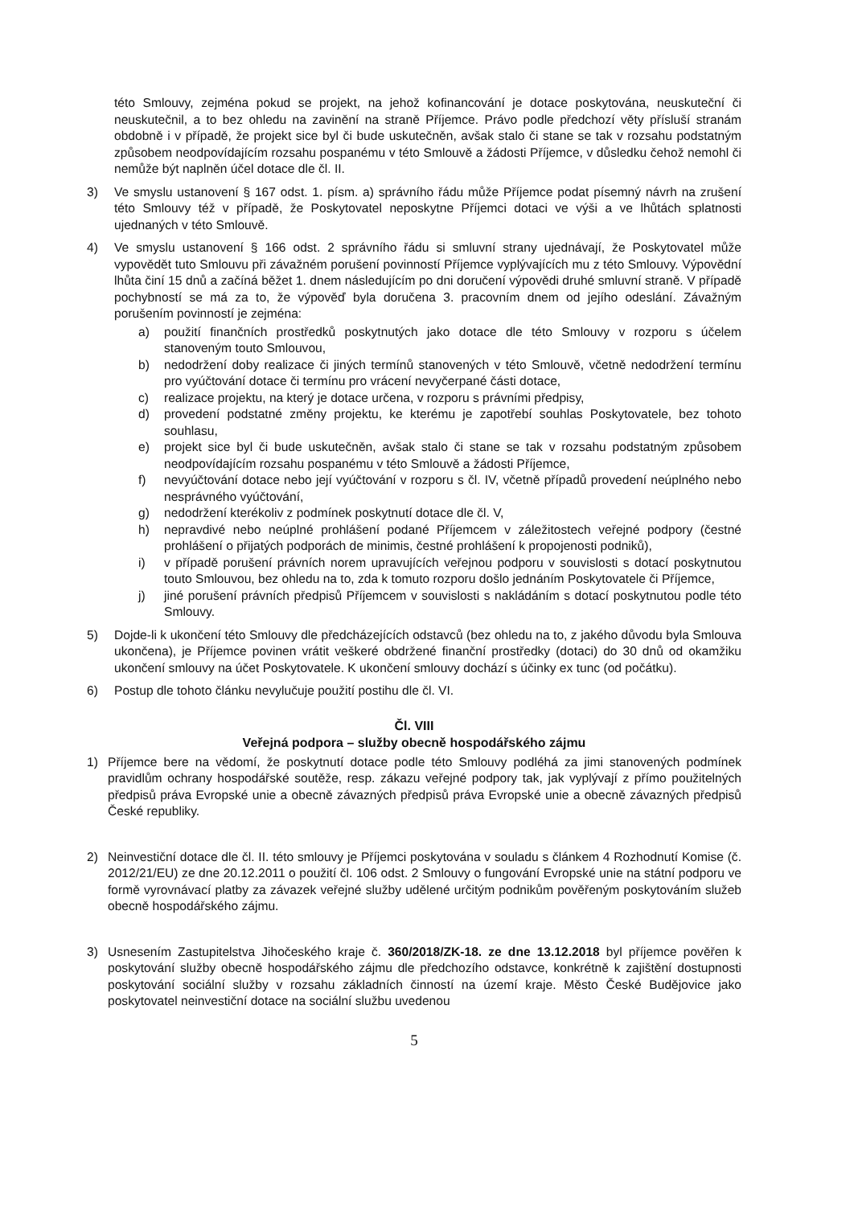této Smlouvy, zejména pokud se projekt, na jehož kofinancování je dotace poskytována, neuskuteční či neuskutečnil, a to bez ohledu na zavinění na straně Příjemce. Právo podle předchozí věty přísluší stranám obdobně i v případě, že projekt sice byl či bude uskutečněn, avšak stalo či stane se tak v rozsahu podstatným způsobem neodpovídajícím rozsahu pospanému v této Smlouvě a žádosti Příjemce, v důsledku čehož nemohl či nemůže být naplněn účel dotace dle čl. II.
3) Ve smyslu ustanovení § 167 odst. 1. písm. a) správního řádu může Příjemce podat písemný návrh na zrušení této Smlouvy též v případě, že Poskytovatel neposkytne Příjemci dotaci ve výši a ve lhůtách splatnosti ujednaných v této Smlouvě.
4) Ve smyslu ustanovení § 166 odst. 2 správního řádu si smluvní strany ujednávají, že Poskytovatel může vypovědět tuto Smlouvu při závažném porušení povinností Příjemce vyplývajících mu z této Smlouvy. Výpovědní lhůta činí 15 dnů a začíná běžet 1. dnem následujícím po dni doručení výpovědi druhé smluvní straně. V případě pochybností se má za to, že výpověď byla doručena 3. pracovním dnem od jejího odeslání. Závažným porušením povinností je zejména:
a) použití finančních prostředků poskytnutých jako dotace dle této Smlouvy v rozporu s účelem stanoveným touto Smlouvou,
b) nedodržení doby realizace či jiných termínů stanovených v této Smlouvě, včetně nedodržení termínu pro vyúčtování dotace či termínu pro vrácení nevyčerpané části dotace,
c) realizace projektu, na který je dotace určena, v rozporu s právními předpisy,
d) provedení podstatné změny projektu, ke kterému je zapotřebí souhlas Poskytovatele, bez tohoto souhlasu,
e) projekt sice byl či bude uskutečněn, avšak stalo či stane se tak v rozsahu podstatným způsobem neodpovídajícím rozsahu pospanému v této Smlouvě a žádosti Příjemce,
f) nevyúčtování dotace nebo její vyúčtování v rozporu s čl. IV, včetně případů provedení neúplného nebo nesprávného vyúčtování,
g) nedodržení kterékoliv z podmínek poskytnutí dotace dle čl. V,
h) nepravdivé nebo neúplné prohlášení podané Příjemcem v záležitostech veřejné podpory (čestné prohlášení o přijatých podporách de minimis, čestné prohlášení k propojenosti podniků),
i) v případě porušení právních norem upravujících veřejnou podporu v souvislosti s dotací poskytnutou touto Smlouvou, bez ohledu na to, zda k tomuto rozporu došlo jednáním Poskytovatele či Příjemce,
j) jiné porušení právních předpisů Příjemcem v souvislosti s nakládáním s dotací poskytnutou podle této Smlouvy.
5) Dojde-li k ukončení této Smlouvy dle předcházejících odstavců (bez ohledu na to, z jakého důvodu byla Smlouva ukončena), je Příjemce povinen vrátit veškeré obdržené finanční prostředky (dotaci) do 30 dnů od okamžiku ukončení smlouvy na účet Poskytovatele. K ukončení smlouvy dochází s účinky ex tunc (od počátku).
6) Postup dle tohoto článku nevylučuje použití postihu dle čl. VI.
Čl. VIII
Veřejná podpora – služby obecně hospodářského zájmu
1) Příjemce bere na vědomí, že poskytnutí dotace podle této Smlouvy podléhá za jimi stanovených podmínek pravidlům ochrany hospodářské soutěže, resp. zákazu veřejné podpory tak, jak vyplývají z přímo použitelných předpisů práva Evropské unie a obecně závazných předpisů práva Evropské unie a obecně závazných předpisů České republiky.
2) Neinvestiční dotace dle čl. II. této smlouvy je Příjemci poskytována v souladu s článkem 4 Rozhodnutí Komise (č. 2012/21/EU) ze dne 20.12.2011 o použití čl. 106 odst. 2 Smlouvy o fungování Evropské unie na státní podporu ve formě vyrovnávací platby za závazek veřejné služby udělené určitým podnikům pověřeným poskytováním služeb obecně hospodářského zájmu.
3) Usnesením Zastupitelstva Jihočeského kraje č. 360/2018/ZK-18. ze dne 13.12.2018 byl příjemce pověřen k poskytování služby obecně hospodářského zájmu dle předchozího odstavce, konkrétně k zajištění dostupnosti poskytování sociální služby v rozsahu základních činností na území kraje. Město České Budějovice jako poskytovatel neinvestiční dotace na sociální službu uvedenou
5